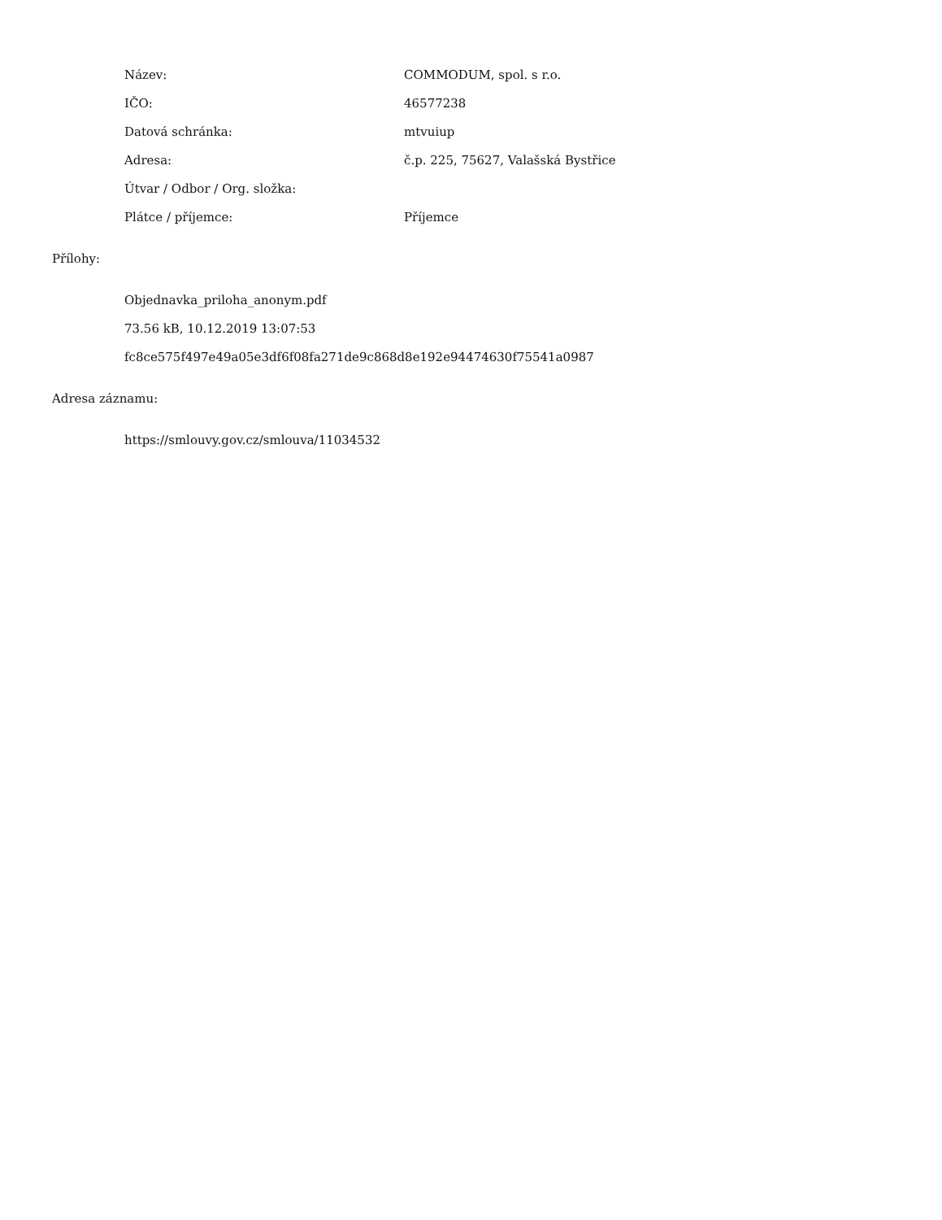Název: COMMODUM, spol. s r.o.
IČO: 46577238
Datová schránka: mtvuiup
Adresa: č.p. 225, 75627, Valašská Bystřice
Útvar / Odbor / Org. složka:
Plátce / příjemce: Příjemce
Přílohy:
Objednavka_priloha_anonym.pdf
73.56 kB, 10.12.2019 13:07:53
fc8ce575f497e49a05e3df6f08fa271de9c868d8e192e94474630f75541a0987
Adresa záznamu:
https://smlouvy.gov.cz/smlouva/11034532